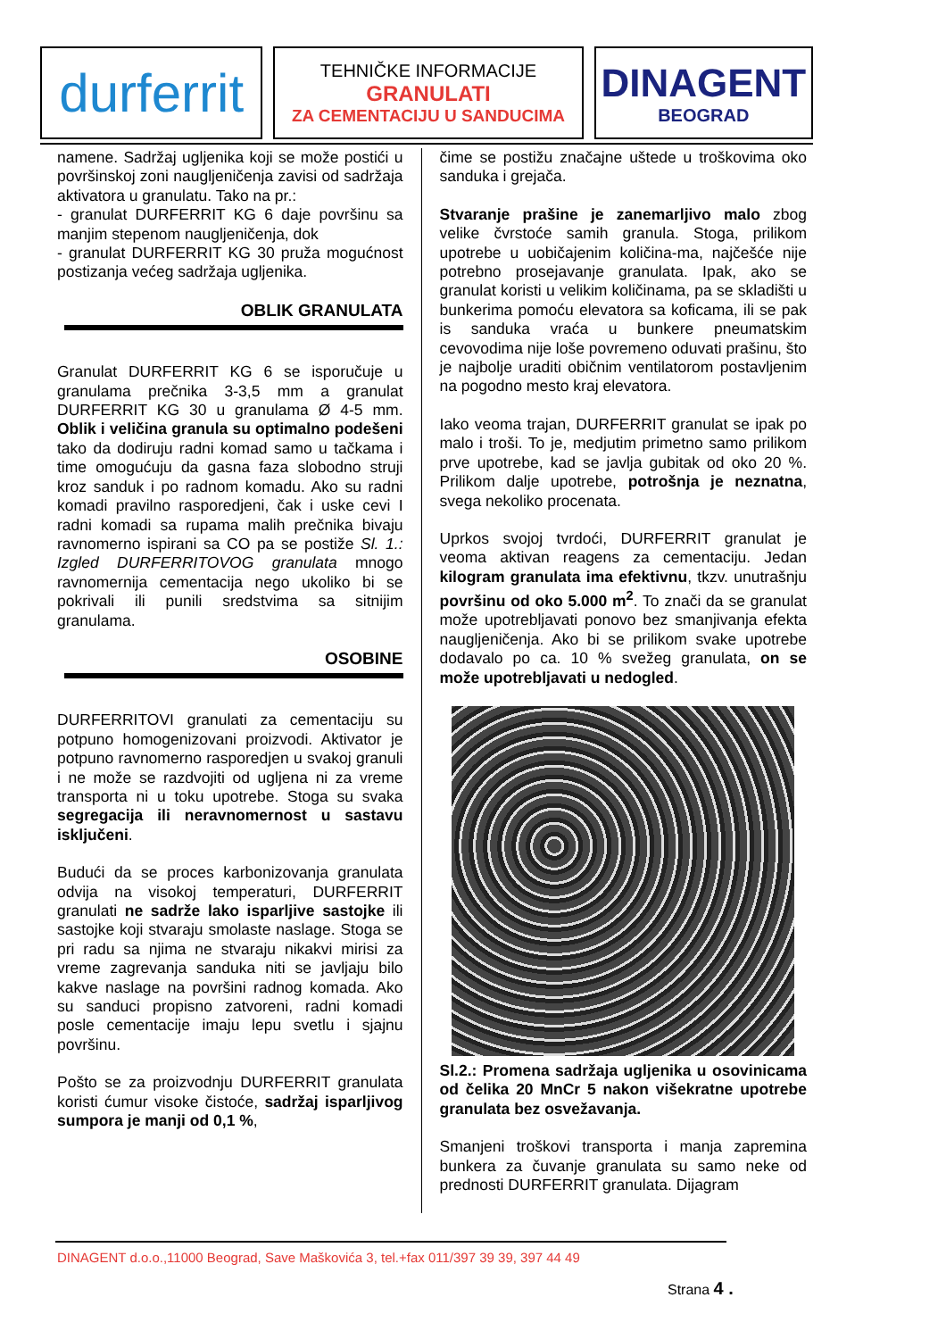durferrit
TEHNIČKE INFORMACIJE
GRANULATI
ZA CEMENTACIJU U SANDUCIMA
DINAGENT
BEOGRAD
namene. Sadržaj ugljenika koji se može postići u površinskoj zoni naugljeničenja zavisi od sadržaja aktivatora u granulatu. Tako na pr.:
- granulat DURFERRIT KG 6 daje površinu sa manjim stepenom naugljeničenja, dok
- granulat DURFERRIT KG 30 pruža mogućnost postizanja većeg sadržaja ugljenika.
OBLIK GRANULATA
Granulat DURFERRIT KG 6 se isporučuje u granulama prečnika 3-3,5 mm a granulat DURFERRIT KG 30 u granulama Ø 4-5 mm. Oblik i veličina granula su optimalno podešeni tako da dodiruju radni komad samo u tačkama i time omogućuju da gasna faza slobodno struji kroz sanduk i po radnom komadu. Ako su radni komadi pravilno rasporedjeni, čak i uske cevi I radni komadi sa rupama malih prečnika bivaju ravnomerno ispirani sa CO pa se postiže Sl. 1.: Izgled DURFERRITOVOG granulata mnogo ravnomernija cementacija nego ukoliko bi se pokrivali ili punili sredstvima sa sitnijim granulama.
OSOBINE
DURFERRITOVI granulati za cementaciju su potpuno homogenizovani proizvodi. Aktivator je potpuno ravnomerno rasporedjen u svakoj granuli i ne može se razdvojiti od ugljena ni za vreme transporta ni u toku upotrebe. Stoga su svaka segregacija ili neravnomernost u sastavu isključeni.
Budući da se proces karbonizovanja granulata odvija na visokoj temperaturi, DURFERRIT granulati ne sadrže lako isparljive sastojke ili sastojke koji stvaraju smolaste naslage. Stoga se pri radu sa njima ne stvaraju nikakvi mirisi za vreme zagrevanja sanduka niti se javljaju bilo kakve naslage na površini radnog komada. Ako su sanduci propisno zatvoreni, radni komadi posle cementacije imaju lepu svetlu i sjajnu površinu.
Pošto se za proizvodnju DURFERRIT granulata koristi ćumur visoke čistoće, sadržaj isparljivog sumpora je manji od 0,1 %,
čime se postižu značajne uštede u troškovima oko sanduka i grejača.
Stvaranje prašine je zanemarljivo malo zbog velike čvrstoće samih granula. Stoga, prilikom upotrebe u uobičajenim količina-ma, najčešće nije potrebno prosejavanje granulata. Ipak, ako se granulat koristi u velikim količinama, pa se skladišti u bunkerima pomoću elevatora sa koficama, ili se pak is sanduka vraća u bunkere pneumatskim cevovodima nije loše povremeno oduvati prašinu, što je najbolje uraditi običnim ventilatorom postavljenim na pogodno mesto kraj elevatora.
Iako veoma trajan, DURFERRIT granulat se ipak po malo i troši. To je, medjutim primetno samo prilikom prve upotrebe, kad se javlja gubitak od oko 20 %. Prilikom dalje upotrebe, potrošnja je neznatna, svega nekoliko procenata.
Uprkos svojoj tvrdoći, DURFERRIT granulat je veoma aktivan reagens za cementaciju. Jedan kilogram granulata ima efektivnu, tkzv. unutrašnju površinu od oko 5.000 m<sup>2</sup>. To znači da se granulat može upotrebljavati ponovo bez smanjivanja efekta naugljeničenja. Ako bi se prilikom svake upotrebe dodavalo po ca. 10 % svežeg granulata, on se može upotrebljavati u nedogled.
Sl.2.: Promena sadržaja ugljenika u osovinicama od čelika 20 MnCr 5 nakon višekratne upotrebe granulata bez osvežavanja.
Smanjeni troškovi transporta i manja zapremina bunkera za čuvanje granulata su samo neke od prednosti DURFERRIT granulata. Dijagram
DINAGENT d.o.o.,11000 Beograd, Save Maškovića 3, tel.+fax 011/397 39 39, 397 44 49
Strana 4 .